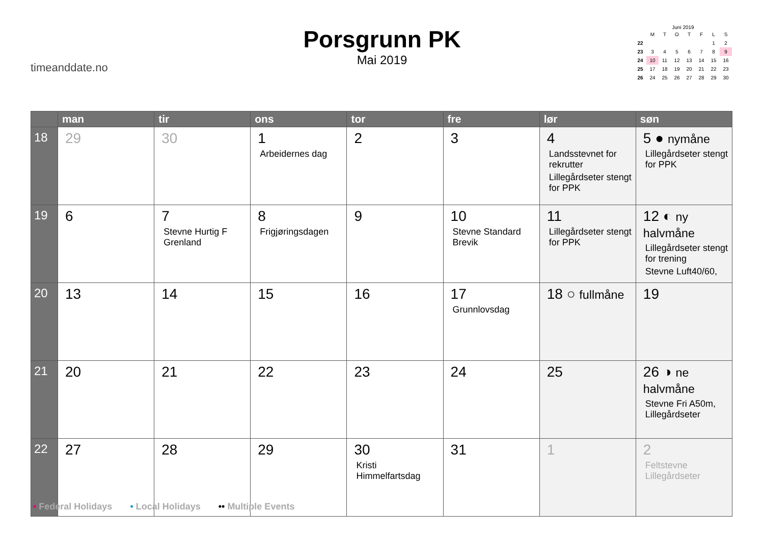timeanddate.no
Porsgrunn PK
Mai 2019
Juni 2019
| | M | T | O | T | F | L | S |
| 22 | | | | | | 1 | 2 |
| 23 | 3 | 4 | 5 | 6 | 7 | 8 | 9 |
| 24 | 10 | 11 | 12 | 13 | 14 | 15 | 16 |
| 25 | 17 | 18 | 19 | 20 | 21 | 22 | 23 |
| 26 | 24 | 25 | 26 | 27 | 28 | 29 | 30 |
| | man | tir | ons | tor | fre | lør | søn |
| --- | --- | --- | --- | --- | --- | --- | --- |
| 18 | 29 | 30 | 1 Arbeidernes dag | 2 | 3 | 4 Landsstevnet for rekrutter Lillegårdseter stengt for PPK | 5 ● nymåne Lillegårdseter stengt for PPK |
| 19 | 6 | 7 Stevne Hurtig F Grenland | 8 Frigjøringsdagen | 9 | 10 Stevne Standard Brevik | 11 Lillegårdseter stengt for PPK | 12 ◐ ny halvmåne Lillegårdseter stengt for trening Stevne Luft40/60, |
| 20 | 13 | 14 | 15 | 16 | 17 Grunnlovsdag | 18 ○ fullmåne | 19 |
| 21 | 20 | 21 | 22 | 23 | 24 | 25 | 26 ◑ ne halvmåne Stevne Fri A50m, Lillegårdseter |
| 22 | 27 | 28 | 29 | 30 Kristi Himmelfartsdag | 31 | 1 | 2 Feltstevne Lillegårdseter |
• Federal Holidays • Local Holidays •• Multiple Events